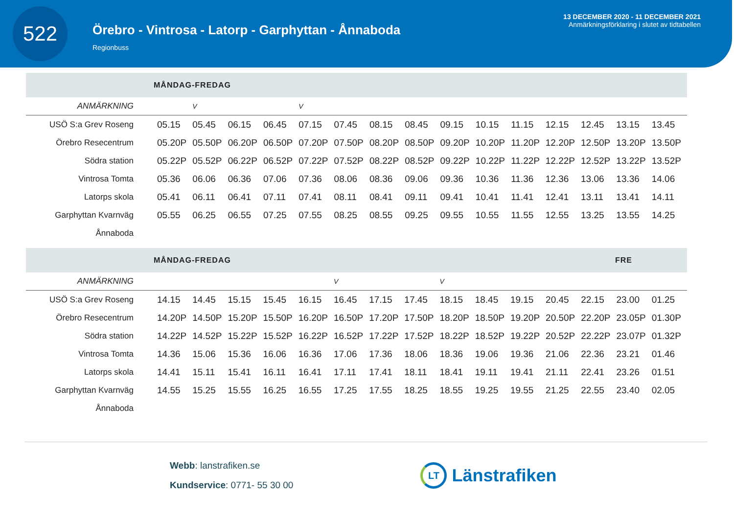522
Örebro - Vintrosa - Latorp - Garphyttan - Ånnaboda
Regionbuss
13 DECEMBER 2020 - 11 DECEMBER 2021
Anmärkningsförklaring i slutet av tidtabellen
MÅNDAG-FREDAG
| ANMÄRKNING | | V | | | V | | | | | | | | | | |
| --- | --- | --- | --- | --- | --- | --- | --- | --- | --- | --- | --- | --- | --- | --- | --- |
| USÖ S:a Grev Roseng | 05.15 | 05.45 | 06.15 | 06.45 | 07.15 | 07.45 | 08.15 | 08.45 | 09.15 | 10.15 | 11.15 | 12.15 | 12.45 | 13.15 | 13.45 |
| Örebro Resecentrum | 05.20P | 05.50P | 06.20P | 06.50P | 07.20P | 07.50P | 08.20P | 08.50P | 09.20P | 10.20P | 11.20P | 12.20P | 12.50P | 13.20P | 13.50P |
| Södra station | 05.22P | 05.52P | 06.22P | 06.52P | 07.22P | 07.52P | 08.22P | 08.52P | 09.22P | 10.22P | 11.22P | 12.22P | 12.52P | 13.22P | 13.52P |
| Vintrosa Tomta | 05.36 | 06.06 | 06.36 | 07.06 | 07.36 | 08.06 | 08.36 | 09.06 | 09.36 | 10.36 | 11.36 | 12.36 | 13.06 | 13.36 | 14.06 |
| Latorps skola | 05.41 | 06.11 | 06.41 | 07.11 | 07.41 | 08.11 | 08.41 | 09.11 | 09.41 | 10.41 | 11.41 | 12.41 | 13.11 | 13.41 | 14.11 |
| Garphyttan Kvarnväg | 05.55 | 06.25 | 06.55 | 07.25 | 07.55 | 08.25 | 08.55 | 09.25 | 09.55 | 10.55 | 11.55 | 12.55 | 13.25 | 13.55 | 14.25 |
| Ånnaboda | | | | | | | | | | | | | | | |
MÅNDAG-FREDAG FRE
| ANMÄRKNING | | | | | | V | | | V | | | | | | |
| --- | --- | --- | --- | --- | --- | --- | --- | --- | --- | --- | --- | --- | --- | --- | --- |
| USÖ S:a Grev Roseng | 14.15 | 14.45 | 15.15 | 15.45 | 16.15 | 16.45 | 17.15 | 17.45 | 18.15 | 18.45 | 19.15 | 20.45 | 22.15 | 23.00 | 01.25 |
| Örebro Resecentrum | 14.20P | 14.50P | 15.20P | 15.50P | 16.20P | 16.50P | 17.20P | 17.50P | 18.20P | 18.50P | 19.20P | 20.50P | 22.20P | 23.05P | 01.30P |
| Södra station | 14.22P | 14.52P | 15.22P | 15.52P | 16.22P | 16.52P | 17.22P | 17.52P | 18.22P | 18.52P | 19.22P | 20.52P | 22.22P | 23.07P | 01.32P |
| Vintrosa Tomta | 14.36 | 15.06 | 15.36 | 16.06 | 16.36 | 17.06 | 17.36 | 18.06 | 18.36 | 19.06 | 19.36 | 21.06 | 22.36 | 23.21 | 01.46 |
| Latorps skola | 14.41 | 15.11 | 15.41 | 16.11 | 16.41 | 17.11 | 17.41 | 18.11 | 18.41 | 19.11 | 19.41 | 21.11 | 22.41 | 23.26 | 01.51 |
| Garphyttan Kvarnväg | 14.55 | 15.25 | 15.55 | 16.25 | 16.55 | 17.25 | 17.55 | 18.25 | 18.55 | 19.25 | 19.55 | 21.25 | 22.55 | 23.40 | 02.05 |
| Ånnaboda | | | | | | | | | | | | | | | |
Webb: lanstrafiken.se
Kundservice: 0771- 55 30 00
LT
Länstrafiken